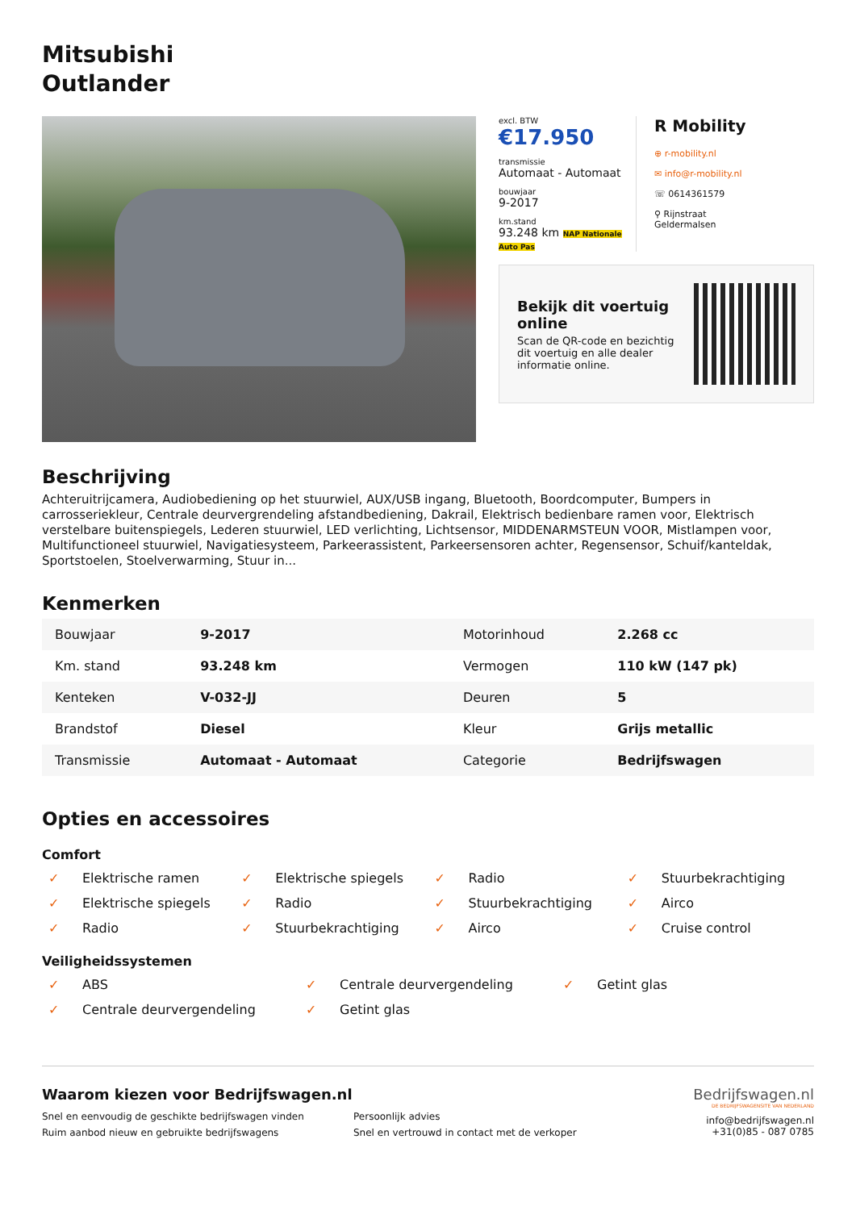Mitsubishi
Outlander
excl. BTW
€17.950
transmissie
Automaat - Automaat
bouwjaar
9-2017
km.stand
93.248 km NAP Nationale Auto Pas
R Mobility
⊕ r-mobility.nl
✉ info@r-mobility.nl
☏ 0614361579
⚲ Rijnstraat
Geldermalsen
Bekijk dit voertuig online
Scan de QR-code en bezichtig dit voertuig en alle dealer informatie online.
Beschrijving
Achteruitrijcamera, Audiobediening op het stuurwiel, AUX/USB ingang, Bluetooth, Boordcomputer, Bumpers in carrosseriekleur, Centrale deurvergrendeling afstandbediening, Dakrail, Elektrisch bedienbare ramen voor, Elektrisch verstelbare buitenspiegels, Lederen stuurwiel, LED verlichting, Lichtsensor, MIDDENARMSTEUN VOOR, Mistlampen voor, Multifunctioneel stuurwiel, Navigatiesysteem, Parkeerassistent, Parkeersensoren achter, Regensensor, Schuif/kanteldak, Sportstoelen, Stoelverwarming, Stuur in...
Kenmerken
| Bouwjaar | 9-2017 | Motorinhoud | 2.268 cc |
| Km. stand | 93.248 km | Vermogen | 110 kW (147 pk) |
| Kenteken | V-032-JJ | Deuren | 5 |
| Brandstof | Diesel | Kleur | Grijs metallic |
| Transmissie | Automaat - Automaat | Categorie | Bedrijfswagen |
Opties en accessoires
Comfort
✓ Elektrische ramen
✓ Elektrische spiegels
✓ Radio
✓ Stuurbekrachtiging
✓ Elektrische spiegels
✓ Radio
✓ Stuurbekrachtiging
✓ Airco
✓ Radio
✓ Stuurbekrachtiging
✓ Airco
✓ Cruise control
Veiligheidssystemen
✓ ABS
✓ Centrale deurvergendeling
✓ Getint glas
✓ Centrale deurvergendeling
✓ Getint glas
Waarom kiezen voor Bedrijfswagen.nl
Snel en eenvoudig de geschikte bedrijfswagen vinden
Persoonlijk advies
Ruim aanbod nieuw en gebruikte bedrijfswagens
Snel en vertrouwd in contact met de verkoper
Bedrijfswagen.nl
DE BEDRIJFSWAGENSITE VAN NEDERLAND
info@bedrijfswagen.nl
+31(0)85 - 087 0785